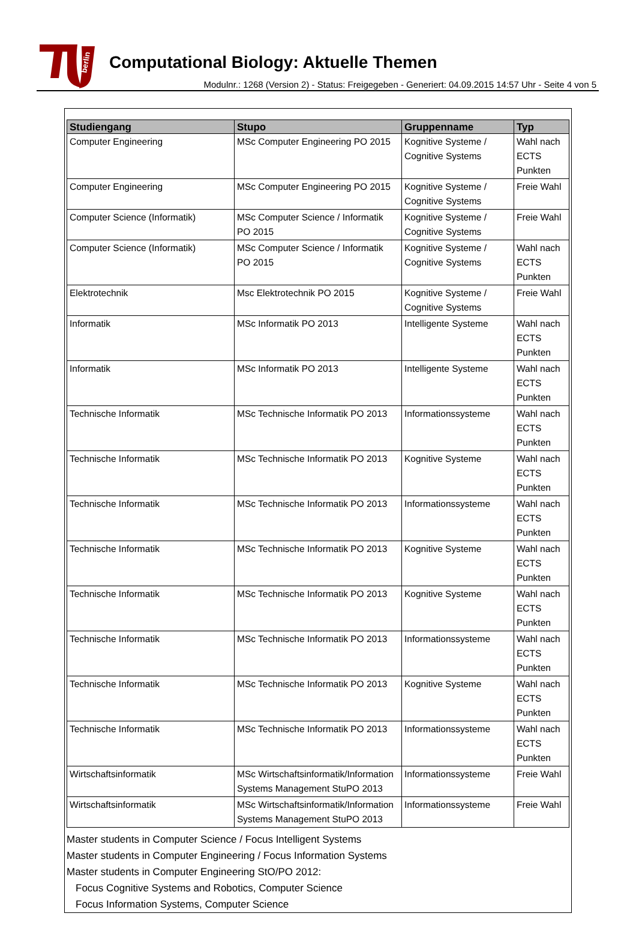berlin
Computational Biology: Aktuelle Themen
Modulnr.: 1268 (Version 2) - Status: Freigegeben - Generiert: 04.09.2015 14:57 Uhr - Seite 4 von 5
| Studiengang | Stupo | Gruppenname | Typ |
| --- | --- | --- | --- |
| Computer Engineering | MSc Computer Engineering PO 2015 | Kognitive Systeme / Cognitive Systems | Wahl nach ECTS Punkten |
| Computer Engineering | MSc Computer Engineering PO 2015 | Kognitive Systeme / Cognitive Systems | Freie Wahl |
| Computer Science (Informatik) | MSc Computer Science / Informatik PO 2015 | Kognitive Systeme / Cognitive Systems | Freie Wahl |
| Computer Science (Informatik) | MSc Computer Science / Informatik PO 2015 | Kognitive Systeme / Cognitive Systems | Wahl nach ECTS Punkten |
| Elektrotechnik | Msc Elektrotechnik PO 2015 | Kognitive Systeme / Cognitive Systems | Freie Wahl |
| Informatik | MSc Informatik PO 2013 | Intelligente Systeme | Wahl nach ECTS Punkten |
| Informatik | MSc Informatik PO 2013 | Intelligente Systeme | Wahl nach ECTS Punkten |
| Technische Informatik | MSc Technische Informatik PO 2013 | Informationssysteme | Wahl nach ECTS Punkten |
| Technische Informatik | MSc Technische Informatik PO 2013 | Kognitive Systeme | Wahl nach ECTS Punkten |
| Technische Informatik | MSc Technische Informatik PO 2013 | Informationssysteme | Wahl nach ECTS Punkten |
| Technische Informatik | MSc Technische Informatik PO 2013 | Kognitive Systeme | Wahl nach ECTS Punkten |
| Technische Informatik | MSc Technische Informatik PO 2013 | Kognitive Systeme | Wahl nach ECTS Punkten |
| Technische Informatik | MSc Technische Informatik PO 2013 | Informationssysteme | Wahl nach ECTS Punkten |
| Technische Informatik | MSc Technische Informatik PO 2013 | Kognitive Systeme | Wahl nach ECTS Punkten |
| Technische Informatik | MSc Technische Informatik PO 2013 | Informationssysteme | Wahl nach ECTS Punkten |
| Wirtschaftsinformatik | MSc Wirtschaftsinformatik/Information Systems Management StuPO 2013 | Informationssysteme | Freie Wahl |
| Wirtschaftsinformatik | MSc Wirtschaftsinformatik/Information Systems Management StuPO 2013 | Informationssysteme | Freie Wahl |
Master students in Computer Science / Focus Intelligent Systems
Master students in Computer Engineering / Focus Information Systems
Master students in Computer Engineering StO/PO 2012:
Focus Cognitive Systems and Robotics, Computer Science
Focus Information Systems, Computer Science